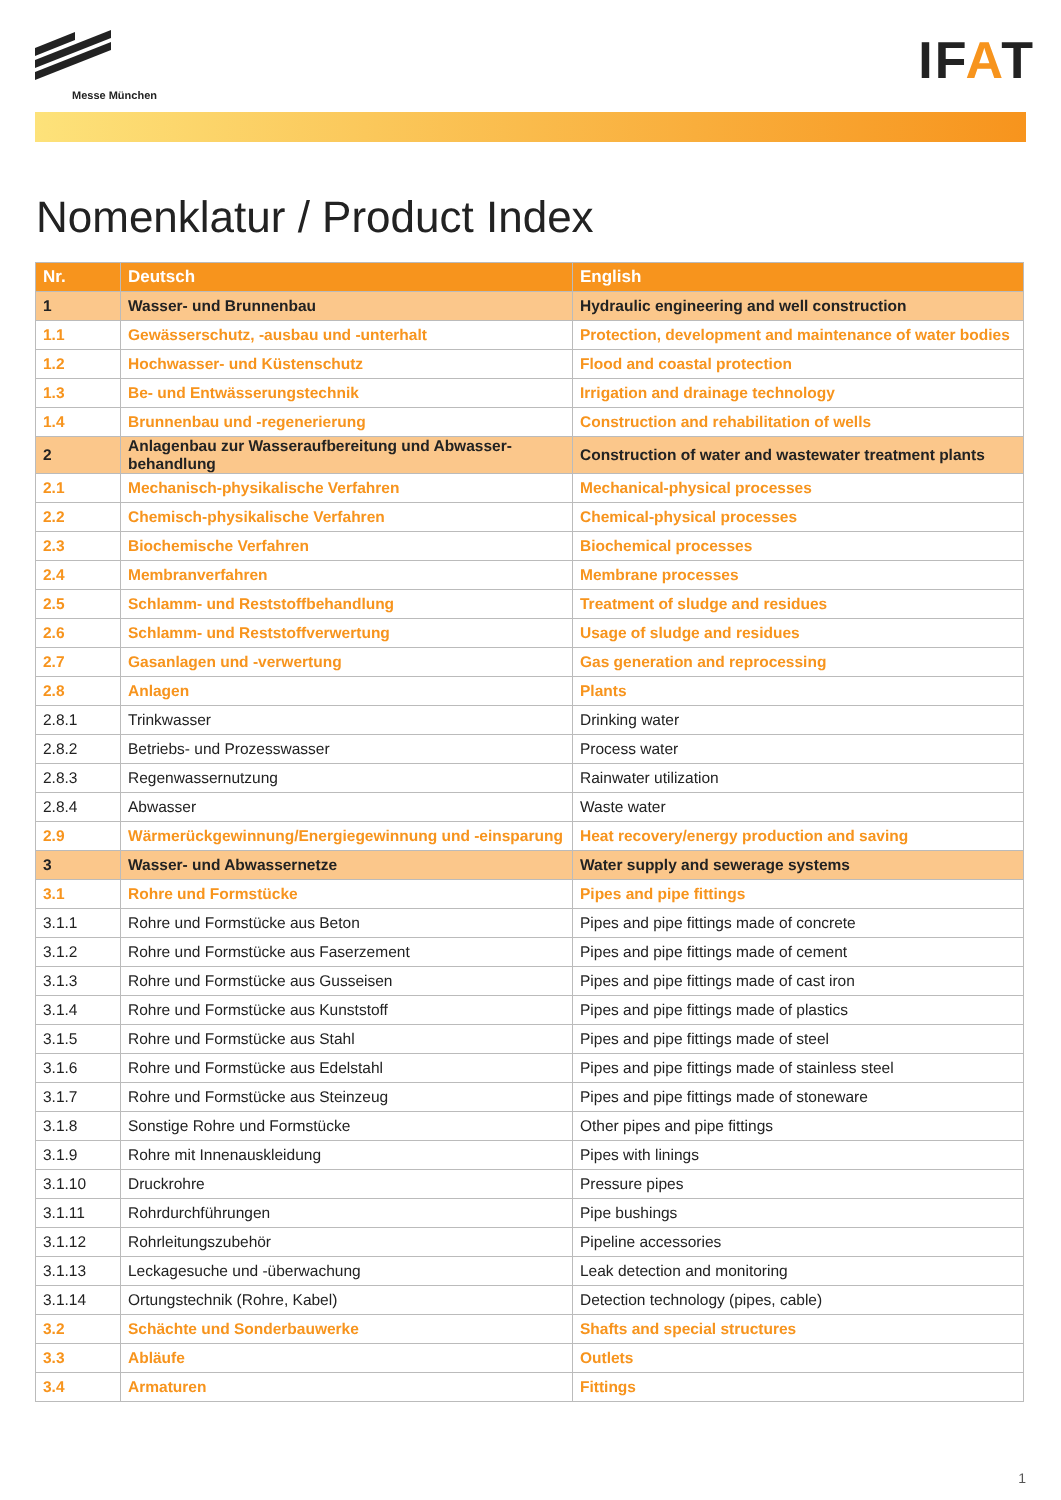Messe München
IFAT
Nomenklatur / Product Index
| Nr. | Deutsch | English |
| --- | --- | --- |
| 1 | Wasser- und Brunnenbau | Hydraulic engineering and well construction |
| 1.1 | Gewässerschutz, -ausbau und -unterhalt | Protection, development and maintenance of water bodies |
| 1.2 | Hochwasser- und Küstenschutz | Flood and coastal protection |
| 1.3 | Be- und Entwässerungstechnik | Irrigation and drainage technology |
| 1.4 | Brunnenbau und -regenerierung | Construction and rehabilitation of wells |
| 2 | Anlagenbau zur Wasseraufbereitung und Abwasser-behandlung | Construction of water and wastewater treatment plants |
| 2.1 | Mechanisch-physikalische Verfahren | Mechanical-physical processes |
| 2.2 | Chemisch-physikalische Verfahren | Chemical-physical processes |
| 2.3 | Biochemische Verfahren | Biochemical processes |
| 2.4 | Membranverfahren | Membrane processes |
| 2.5 | Schlamm- und Reststoffbehandlung | Treatment of sludge and residues |
| 2.6 | Schlamm- und Reststoffverwertung | Usage of sludge and residues |
| 2.7 | Gasanlagen und -verwertung | Gas generation and reprocessing |
| 2.8 | Anlagen | Plants |
| 2.8.1 | Trinkwasser | Drinking water |
| 2.8.2 | Betriebs- und Prozesswasser | Process water |
| 2.8.3 | Regenwassernutzung | Rainwater utilization |
| 2.8.4 | Abwasser | Waste water |
| 2.9 | Wärmerückgewinnung/Energiegewinnung und -einsparung | Heat recovery/energy production and saving |
| 3 | Wasser- und Abwassernetze | Water supply and sewerage systems |
| 3.1 | Rohre und Formstücke | Pipes and pipe fittings |
| 3.1.1 | Rohre und Formstücke aus Beton | Pipes and pipe fittings made of concrete |
| 3.1.2 | Rohre und Formstücke aus Faserzement | Pipes and pipe fittings made of cement |
| 3.1.3 | Rohre und Formstücke aus Gusseisen | Pipes and pipe fittings made of cast iron |
| 3.1.4 | Rohre und Formstücke aus Kunststoff | Pipes and pipe fittings made of plastics |
| 3.1.5 | Rohre und Formstücke aus Stahl | Pipes and pipe fittings made of steel |
| 3.1.6 | Rohre und Formstücke aus Edelstahl | Pipes and pipe fittings made of stainless steel |
| 3.1.7 | Rohre und Formstücke aus Steinzeug | Pipes and pipe fittings made of stoneware |
| 3.1.8 | Sonstige Rohre und Formstücke | Other pipes and pipe fittings |
| 3.1.9 | Rohre mit Innenauskleidung | Pipes with linings |
| 3.1.10 | Druckrohre | Pressure pipes |
| 3.1.11 | Rohrdurchführungen | Pipe bushings |
| 3.1.12 | Rohrleitungszubehör | Pipeline accessories |
| 3.1.13 | Leckagesuche und -überwachung | Leak detection and monitoring |
| 3.1.14 | Ortungstechnik (Rohre, Kabel) | Detection technology (pipes, cable) |
| 3.2 | Schächte und Sonderbauwerke | Shafts and special structures |
| 3.3 | Abläufe | Outlets |
| 3.4 | Armaturen | Fittings |
1